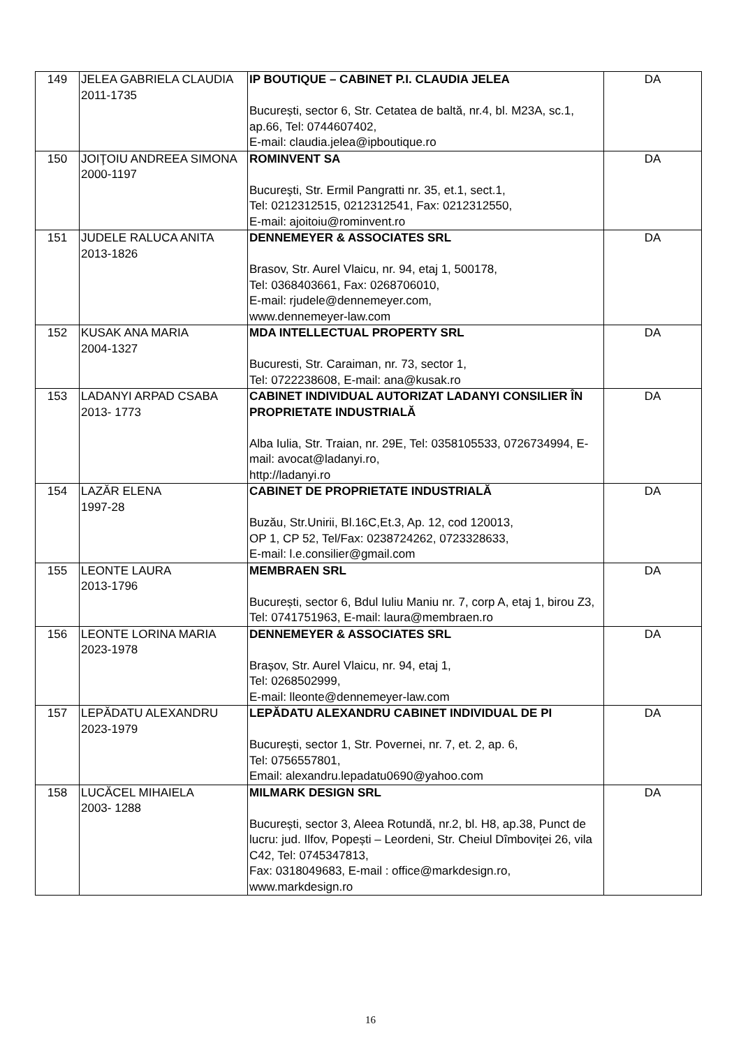| 149 | JELEA GABRIELA CLAUDIA 2011-1735 | IP BOUTIQUE – CABINET P.I. CLAUDIA JELEA București, sector 6, Str. Cetatea de baltă, nr.4, bl. M23A, sc.1, ap.66, Tel: 0744607402, E-mail: claudia.jelea@ipboutique.ro | DA |
| 150 | JOIŢOIU ANDREEA SIMONA 2000-1197 | ROMINVENT SA Bucureşti, Str. Ermil Pangratti nr. 35, et.1, sect.1, Tel: 0212312515, 0212312541, Fax: 0212312550, E-mail: ajoitoiu@rominvent.ro | DA |
| 151 | JUDELE RALUCA ANITA 2013-1826 | DENNEMEYER & ASSOCIATES SRL Brasov, Str. Aurel Vlaicu, nr. 94, etaj 1, 500178, Tel: 0368403661, Fax: 0268706010, E-mail: rjudele@dennemeyer.com, www.dennemeyer-law.com | DA |
| 152 | KUSAK ANA MARIA 2004-1327 | MDA INTELLECTUAL PROPERTY SRL Bucuresti, Str. Caraiman, nr. 73, sector 1, Tel: 0722238608, E-mail: ana@kusak.ro | DA |
| 153 | LADANYI ARPAD CSABA 2013- 1773 | CABINET INDIVIDUAL AUTORIZAT LADANYI CONSILIER ÎN PROPRIETATE INDUSTRIALĂ Alba Iulia, Str. Traian, nr. 29E, Tel: 0358105533, 0726734994, E-mail: avocat@ladanyi.ro, http://ladanyi.ro | DA |
| 154 | LAZĂR ELENA 1997-28 | CABINET DE PROPRIETATE INDUSTRIALĂ Buzău, Str.Unirii, Bl.16C,Et.3, Ap. 12, cod 120013, OP 1, CP 52, Tel/Fax: 0238724262, 0723328633, E-mail: l.e.consilier@gmail.com | DA |
| 155 | LEONTE LAURA 2013-1796 | MEMBRAEN SRL București, sector 6, Bdul Iuliu Maniu nr. 7, corp A, etaj 1, birou Z3, Tel: 0741751963, E-mail: laura@membraen.ro | DA |
| 156 | LEONTE LORINA MARIA 2023-1978 | DENNEMEYER & ASSOCIATES SRL Brașov, Str. Aurel Vlaicu, nr. 94, etaj 1, Tel: 0268502999, E-mail: lleonte@dennemeyer-law.com | DA |
| 157 | LEPĂDATU ALEXANDRU 2023-1979 | LEPĂDATU ALEXANDRU CABINET INDIVIDUAL DE PI București, sector 1, Str. Povernei, nr. 7, et. 2, ap. 6, Tel: 0756557801, Email: alexandru.lepadatu0690@yahoo.com | DA |
| 158 | LUCĂCEL MIHAIELA 2003- 1288 | MILMARK DESIGN SRL București, sector 3, Aleea Rotundă, nr.2, bl. H8, ap.38, Punct de lucru: jud. Ilfov, Popești – Leordeni, Str. Cheiul Dîmboviței 26, vila C42, Tel: 0745347813, Fax: 0318049683, E-mail : office@markdesign.ro, www.markdesign.ro | DA |
16